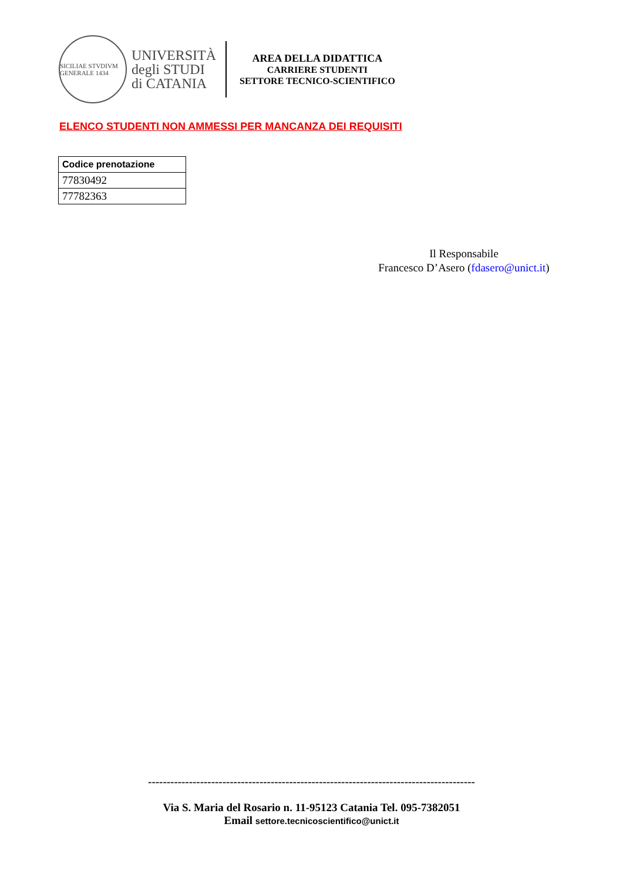SICILIAE STVDIVM GENERALE 1434
UNIVERSITÀ
degli STUDI
di CATANIA
AREA DELLA DIDATTICA
CARRIERE STUDENTI
SETTORE TECNICO-SCIENTIFICO
ELENCO STUDENTI NON AMMESSI PER MANCANZA DEI REQUISITI
| Codice prenotazione |
| --- |
| 77830492 |
| 77782363 |
Il Responsabile
Francesco D’Asero (fdasero@unict.it)
----------------------------------------------------------------------------------------
Via S. Maria del Rosario n. 11-95123 Catania Tel. 095-7382051
Email settore.tecnicoscientifico@unict.it